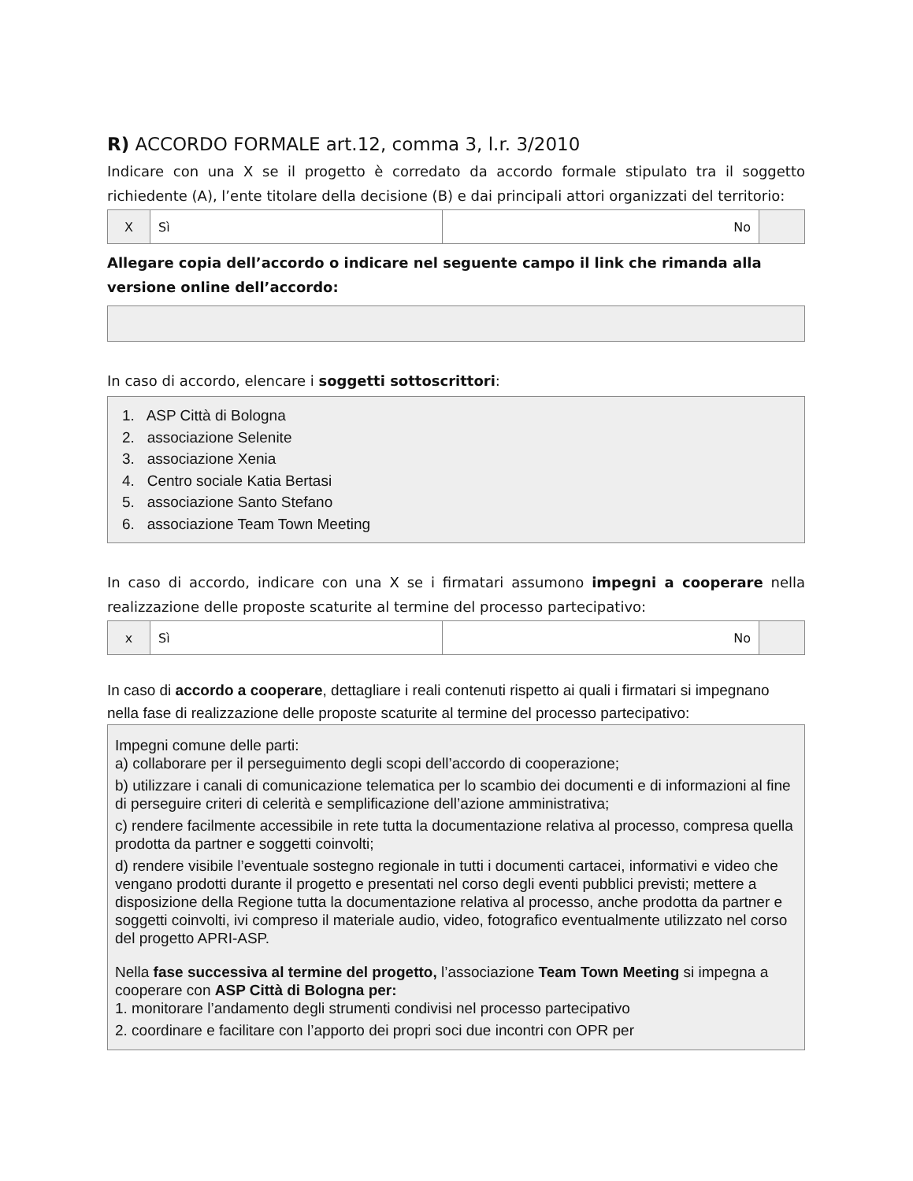R) ACCORDO FORMALE art.12, comma 3, l.r. 3/2010
Indicare con una X se il progetto è corredato da accordo formale stipulato tra il soggetto richiedente (A), l’ente titolare della decisione (B) e dai principali attori organizzati del territorio:
| X | Sì | No | |
Allegare copia dell’accordo o indicare nel seguente campo il link che rimanda alla versione online dell’accordo:
In caso di accordo, elencare i soggetti sottoscrittori:
1. ASP Città di Bologna
2. associazione Selenite
3. associazione Xenia
4. Centro sociale Katia Bertasi
5. associazione Santo Stefano
6. associazione Team Town Meeting
In caso di accordo, indicare con una X se i firmatari assumono impegni a cooperare nella realizzazione delle proposte scaturite al termine del processo partecipativo:
| x | Sì | No | |
In caso di accordo a cooperare, dettagliare i reali contenuti rispetto ai quali i firmatari si impegnano nella fase di realizzazione delle proposte scaturite al termine del processo partecipativo:
Impegni comune delle parti:
a) collaborare per il perseguimento degli scopi dell’accordo di cooperazione;
b) utilizzare i canali di comunicazione telematica per lo scambio dei documenti e di informazioni al fine di perseguire criteri di celerità e semplificazione dell’azione amministrativa;
c) rendere facilmente accessibile in rete tutta la documentazione relativa al processo, compresa quella prodotta da partner e soggetti coinvolti;
d) rendere visibile l’eventuale sostegno regionale in tutti i documenti cartacei, informativi e video che vengano prodotti durante il progetto e presentati nel corso degli eventi pubblici previsti; mettere a disposizione della Regione tutta la documentazione relativa al processo, anche prodotta da partner e soggetti coinvolti, ivi compreso il materiale audio, video, fotografico eventualmente utilizzato nel corso del progetto APRI-ASP.
Nella fase successiva al termine del progetto, l’associazione Team Town Meeting si impegna a cooperare con ASP Città di Bologna per:
1. monitorare l’andamento degli strumenti condivisi nel processo partecipativo
2. coordinare e facilitare con l’apporto dei propri soci due incontri con OPR per